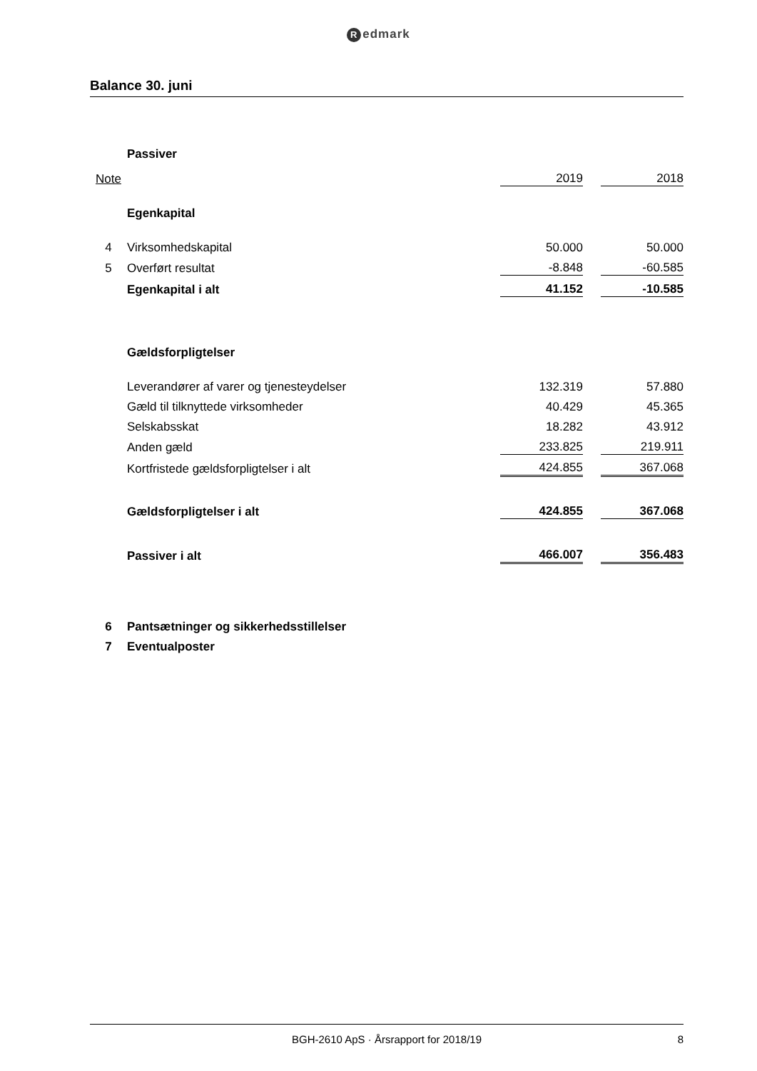Redmark
Balance 30. juni
| | Passiver | | | |
| Note | | 2019 | | 2018 |
| | Egenkapital | | | |
| 4 | Virksomhedskapital | 50.000 | | 50.000 |
| 5 | Overført resultat | -8.848 | | -60.585 |
| | Egenkapital i alt | 41.152 | | -10.585 |
| | Gældsforpligtelser | | | |
| | Leverandører af varer og tjenesteydelser | 132.319 | | 57.880 |
| | Gæld til tilknyttede virksomheder | 40.429 | | 45.365 |
| | Selskabsskat | 18.282 | | 43.912 |
| | Anden gæld | 233.825 | | 219.911 |
| | Kortfristede gældsforpligtelser i alt | 424.855 | | 367.068 |
| | Gældsforpligtelser i alt | 424.855 | | 367.068 |
| | Passiver i alt | 466.007 | | 356.483 |
| 6 | Pantsætninger og sikkerhedsstillelser | | | |
| 7 | Eventualposter | | | |
BGH-2610 ApS · Årsrapport for 2018/19 8